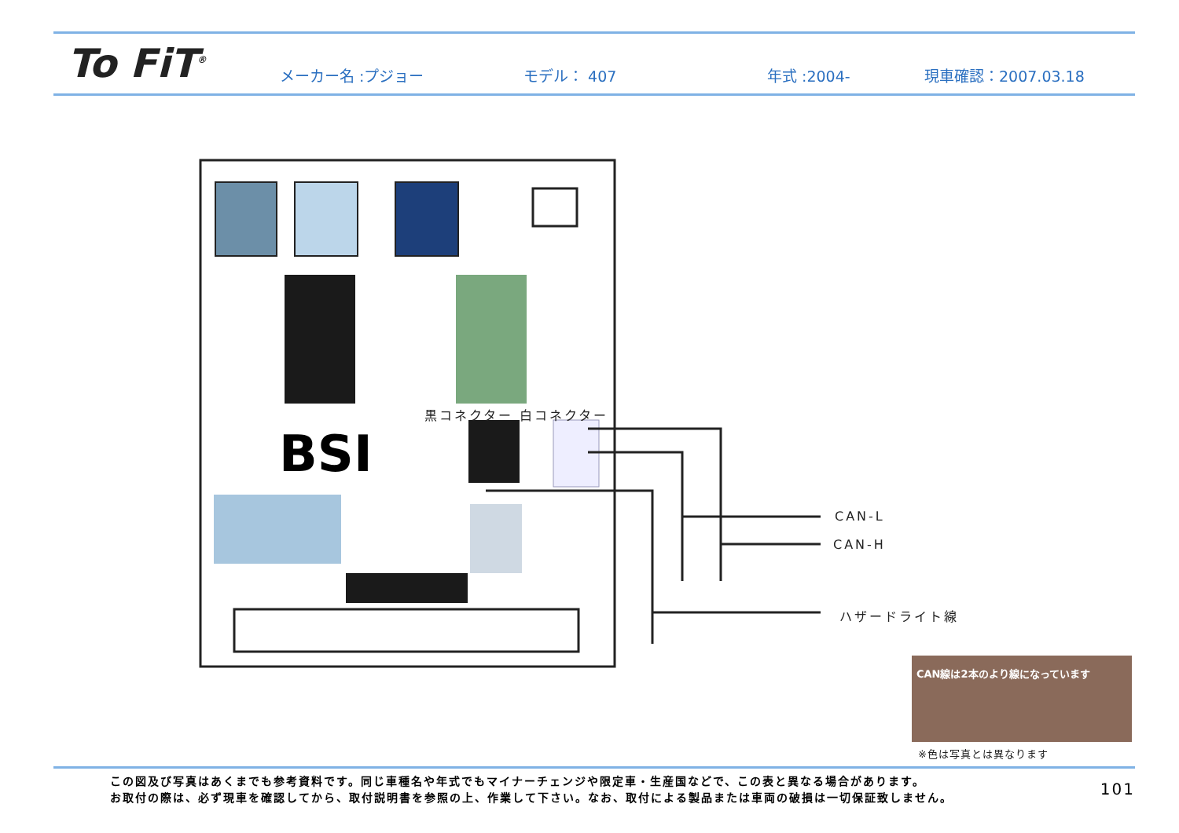To FiT<sup>®</sup>
メーカー名 :プジョー モデル： 407 年式 :2004- 現車確認：2007.03.18
BSI
黒コネクター 白コネクター
CAN-L
CAN-H
ハザードライト線
CAN線は2本のより線になっています
※色は写真とは異なります
この図及び写真はあくまでも参考資料です。同じ車種名や年式でもマイナーチェンジや限定車・生産国などで、この表と異なる場合があります。
お取付の際は、必ず現車を確認してから、取付説明書を参照の上、作業して下さい。なお、取付による製品または車両の破損は一切保証致しません。
101